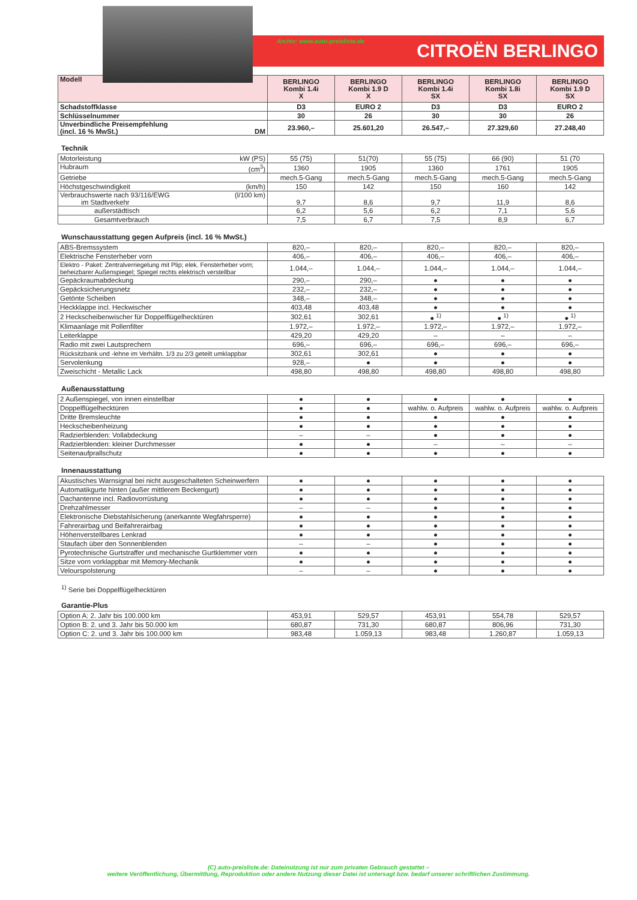Archiv: www.auto-preisliste.de CITROËN BERLINGO
| Modell | BERLINGO Kombi 1.4i X | BERLINGO Kombi 1.9 D X | BERLINGO Kombi 1.4i SX | BERLINGO Kombi 1.8i SX | BERLINGO Kombi 1.9 D SX |
| --- | --- | --- | --- | --- | --- |
| Schadstoffklasse | D3 | EURO 2 | D3 | D3 | EURO 2 |
| Schlüsselnummer | 30 | 26 | 30 | 30 | 26 |
| Unverbindliche Preisempfehlung (incl. 16 % MwSt.) DM | 23.960,– | 25.601,20 | 26.547,– | 27.329,60 | 27.248,40 |
Technik
| Motorleistung kW (PS) | 55 (75) | 51(70) | 55 (75) | 66 (90) | 51 (70 |
| Hubraum (cm<sup>3</sup>) | 1360 | 1905 | 1360 | 1761 | 1905 |
| Getriebe | mech.5-Gang | mech.5-Gang | mech.5-Gang | mech.5-Gang | mech.5-Gang |
| Höchstgeschwindigkeit (km/h) | 150 | 142 | 150 | 160 | 142 |
| Verbrauchswerte nach 93/116/EWG (l/100 km) im Stadtverkehr | 9,7 | 8,6 | 9,7 | 11,9 | 8,6 |
| außerstädtisch | 6,2 | 5,6 | 6,2 | 7,1 | 5,6 |
| Gesamtverbrauch | 7,5 | 6,7 | 7,5 | 8,9 | 6,7 |
Wunschausstattung gegen Aufpreis (incl. 16 % MwSt.)
| ABS-Bremssystem | 820,– | 820,– | 820,– | 820,– | 820,– |
| Elektrische Fensterheber vorn | 406,– | 406,– | 406,– | 406,– | 406,– |
| Elektro - Paket: Zentralverriegelung mit Plip; elek. Fensterheber vorn; beheizbarer Außenspiegel; Spiegel rechts elektrisch verstellbar | 1.044,– | 1.044,– | 1.044,– | 1.044,– | 1.044,– |
| Gepäckraumabdeckung | 290,– | 290,– | ● | ● | ● |
| Gepäcksicherungsnetz | 232,– | 232,– | ● | ● | ● |
| Getönte Scheiben | 348,– | 348,– | ● | ● | ● |
| Heckklappe incl. Heckwischer | 403,48 | 403,48 | ● | ● | ● |
| 2 Heckscheibenwischer für Doppelflügelhecktüren | 302,61 | 302,61 | ● <sup>1)</sup> | ● <sup>1)</sup> | ● <sup>1)</sup> |
| Klimaanlage mit Pollenfilter | 1.972,– | 1.972,– | 1.972,– | 1.972,– | 1.972,– |
| Leiterklappe | 429,20 | 429,20 | – | – | – |
| Radio mit zwei Lautsprechern | 696,– | 696,– | 696,– | 696,– | 696,– |
| Rücksitzbank und -lehne im Verhältn. 1/3 zu 2/3 geteilt umklappbar | 302,61 | 302,61 | ● | ● | ● |
| Servolenkung | 928,– | ● | ● | ● | ● |
| Zweischicht - Metallic Lack | 498,80 | 498,80 | 498,80 | 498,80 | 498,80 |
Außenausstattung
| 2 Außenspiegel, von innen einstellbar | ● | ● | ● | ● | ● |
| Doppelflügelhecktüren | ● | ● | wahlw. o. Aufpreis | wahlw. o. Aufpreis | wahlw. o. Aufpreis |
| Dritte Bremsleuchte | ● | ● | ● | ● | ● |
| Heckscheibenheizung | ● | ● | ● | ● | ● |
| Radzierblenden: Vollabdeckung | – | – | ● | ● | ● |
| Radzierblenden: kleiner Durchmesser | ● | ● | – | – | – |
| Seitenaufprallschutz | ● | ● | ● | ● | ● |
Innenausstattung
| Akustisches Warnsignal bei nicht ausgeschalteten Scheinwerfern | ● | ● | ● | ● | ● |
| Automatikgurte hinten (außer mittlerem Beckengurt) | ● | ● | ● | ● | ● |
| Dachantenne incl. Radiovorrüstung | ● | ● | ● | ● | ● |
| Drehzahlmesser | – | – | ● | ● | ● |
| Elektronische Diebstahlsicherung (anerkannte Wegfahrsperre) | ● | ● | ● | ● | ● |
| Fahrerairbag und Beifahrerairbag | ● | ● | ● | ● | ● |
| Höhenverstellbares Lenkrad | ● | ● | ● | ● | ● |
| Staufach über den Sonnenblenden | – | – | ● | ● | ● |
| Pyrotechnische Gurtstraffer und mechanische Gurtklemmer vorn | ● | ● | ● | ● | ● |
| Sitze vorn vorklappbar mit Memory-Mechanik | ● | ● | ● | ● | ● |
| Velourspolsterung | – | – | ● | ● | ● |
<sup>1)</sup> Serie bei Doppelflügelhecktüren
Garantie-Plus
| Option A: 2. Jahr bis 100.000 km | 453,91 | 529,57 | 453,91 | 554,78 | 529,57 |
| Option B: 2. und 3. Jahr bis 50.000 km | 680,87 | 731,30 | 680,87 | 806,96 | 731,30 |
| Option C: 2. und 3. Jahr bis 100.000 km | 983,48 | 1.059,13 | 983,48 | 1.260,87 | 1.059,13 |
(C) auto-preisliste.de: Dateinutzung ist nur zum privaten Gebrauch gestattet –
weitere Veröffentlichung, Übermittlung, Reproduktion oder andere Nutzung dieser Datei ist untersagt bzw. bedarf unserer schriftlichen Zustimmung.